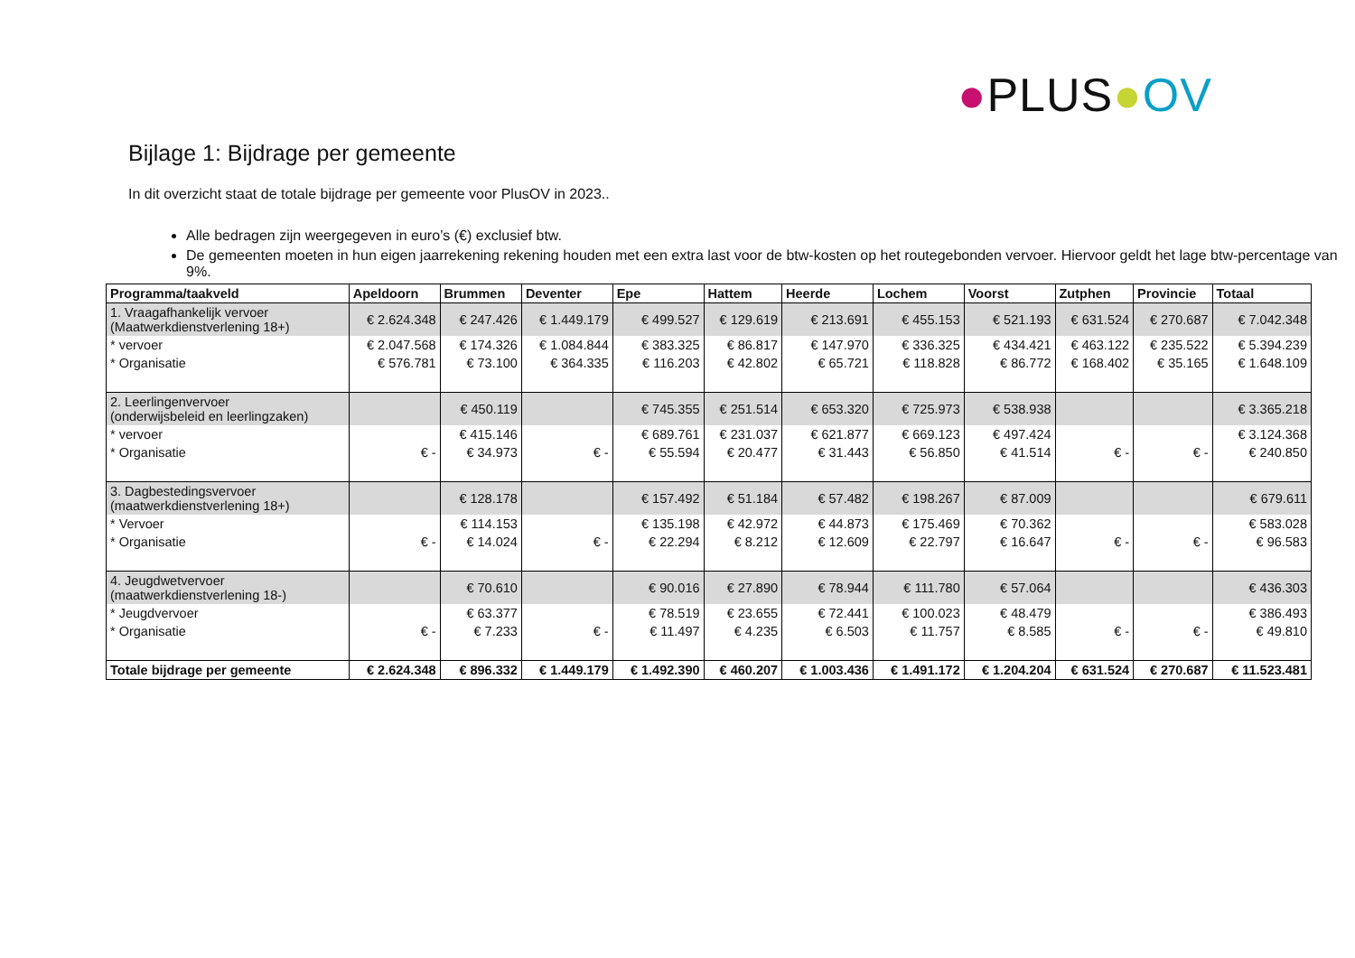●PLUS●OV
Bijlage 1: Bijdrage per gemeente
In dit overzicht staat de totale bijdrage per gemeente voor PlusOV in 2023..
Alle bedragen zijn weergegeven in euro’s (€) exclusief btw.
De gemeenten moeten in hun eigen jaarrekening rekening houden met een extra last voor de btw-kosten op het routegebonden vervoer. Hiervoor geldt het lage btw-percentage van 9%.
| Programma/taakveld | Apeldoorn | Brummen | Deventer | Epe | Hattem | Heerde | Lochem | Voorst | Zutphen | Provincie | Totaal |
| --- | --- | --- | --- | --- | --- | --- | --- | --- | --- | --- | --- |
| 1. Vraagafhankelijk vervoer (Maatwerkdienstverlening 18+) | € 2.624.348 | € 247.426 | € 1.449.179 | € 499.527 | € 129.619 | € 213.691 | € 455.153 | € 521.193 | € 631.524 | € 270.687 | € 7.042.348 |
| * vervoer | € 2.047.568 | € 174.326 | € 1.084.844 | € 383.325 | € 86.817 | € 147.970 | € 336.325 | € 434.421 | € 463.122 | € 235.522 | € 5.394.239 |
| * Organisatie | € 576.781 | € 73.100 | € 364.335 | € 116.203 | € 42.802 | € 65.721 | € 118.828 | € 86.772 | € 168.402 | € 35.165 | € 1.648.109 |
| 2. Leerlingenvervoer (onderwijsbeleid en leerlingzaken) | | € 450.119 | | € 745.355 | € 251.514 | € 653.320 | € 725.973 | € 538.938 | | | € 3.365.218 |
| * vervoer | | € 415.146 | | € 689.761 | € 231.037 | € 621.877 | € 669.123 | € 497.424 | | | € 3.124.368 |
| * Organisatie | € - | € 34.973 | € - | € 55.594 | € 20.477 | € 31.443 | € 56.850 | € 41.514 | € - | € - | € 240.850 |
| 3. Dagbestedingsvervoer (maatwerkdienstverlening 18+) | | € 128.178 | | € 157.492 | € 51.184 | € 57.482 | € 198.267 | € 87.009 | | | € 679.611 |
| * Vervoer | | € 114.153 | | € 135.198 | € 42.972 | € 44.873 | € 175.469 | € 70.362 | | | € 583.028 |
| * Organisatie | € - | € 14.024 | € - | € 22.294 | € 8.212 | € 12.609 | € 22.797 | € 16.647 | € - | € - | € 96.583 |
| 4. Jeugdwetvervoer (maatwerkdienstverlening 18-) | | € 70.610 | | € 90.016 | € 27.890 | € 78.944 | € 111.780 | € 57.064 | | | € 436.303 |
| * Jeugdvervoer | | € 63.377 | | € 78.519 | € 23.655 | € 72.441 | € 100.023 | € 48.479 | | | € 386.493 |
| * Organisatie | € - | € 7.233 | € - | € 11.497 | € 4.235 | € 6.503 | € 11.757 | € 8.585 | € - | € - | € 49.810 |
| Totale bijdrage per gemeente | € 2.624.348 | € 896.332 | € 1.449.179 | € 1.492.390 | € 460.207 | € 1.003.436 | € 1.491.172 | € 1.204.204 | € 631.524 | € 270.687 | € 11.523.481 |